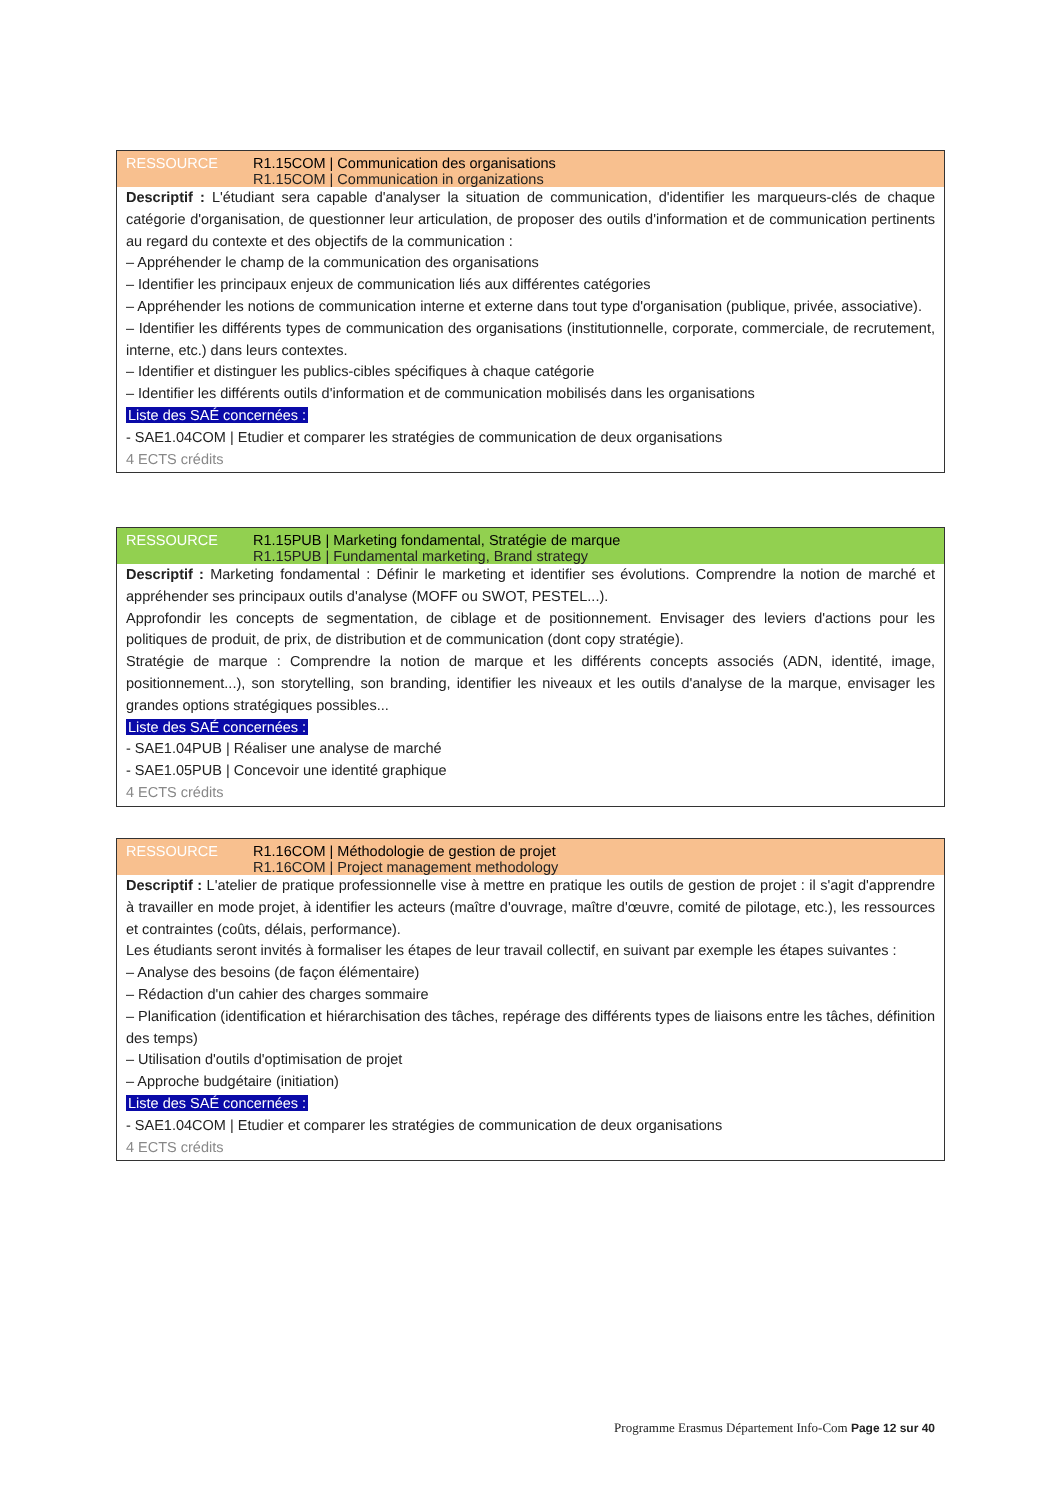RESSOURCE R1.15COM | Communication des organisations
R1.15COM | Communication in organizations
Descriptif : L'étudiant sera capable d'analyser la situation de communication, d'identifier les marqueurs-clés de chaque catégorie d'organisation, de questionner leur articulation, de proposer des outils d'information et de communication pertinents au regard du contexte et des objectifs de la communication :
– Appréhender le champ de la communication des organisations
– Identifier les principaux enjeux de communication liés aux différentes catégories
– Appréhender les notions de communication interne et externe dans tout type d'organisation (publique, privée, associative).
– Identifier les différents types de communication des organisations (institutionnelle, corporate, commerciale, de recrutement, interne, etc.) dans leurs contextes.
– Identifier et distinguer les publics-cibles spécifiques à chaque catégorie
– Identifier les différents outils d'information et de communication mobilisés dans les organisations
Liste des SAÉ concernées :
- SAE1.04COM | Etudier et comparer les stratégies de communication de deux organisations
4 ECTS crédits
RESSOURCE R1.15PUB | Marketing fondamental, Stratégie de marque
R1.15PUB | Fundamental marketing, Brand strategy
Descriptif : Marketing fondamental : Définir le marketing et identifier ses évolutions. Comprendre la notion de marché et appréhender ses principaux outils d'analyse (MOFF ou SWOT, PESTEL...).
Approfondir les concepts de segmentation, de ciblage et de positionnement. Envisager des leviers d'actions pour les politiques de produit, de prix, de distribution et de communication (dont copy stratégie).
Stratégie de marque : Comprendre la notion de marque et les différents concepts associés (ADN, identité, image, positionnement...), son storytelling, son branding, identifier les niveaux et les outils d'analyse de la marque, envisager les grandes options stratégiques possibles...
Liste des SAÉ concernées :
- SAE1.04PUB | Réaliser une analyse de marché
- SAE1.05PUB | Concevoir une identité graphique
4 ECTS crédits
RESSOURCE R1.16COM | Méthodologie de gestion de projet
R1.16COM | Project management methodology
Descriptif : L'atelier de pratique professionnelle vise à mettre en pratique les outils de gestion de projet : il s'agit d'apprendre à travailler en mode projet, à identifier les acteurs (maître d'ouvrage, maître d'œuvre, comité de pilotage, etc.), les ressources et contraintes (coûts, délais, performance).
Les étudiants seront invités à formaliser les étapes de leur travail collectif, en suivant par exemple les étapes suivantes :
– Analyse des besoins (de façon élémentaire)
– Rédaction d'un cahier des charges sommaire
– Planification (identification et hiérarchisation des tâches, repérage des différents types de liaisons entre les tâches, définition des temps)
– Utilisation d'outils d'optimisation de projet
– Approche budgétaire (initiation)
Liste des SAÉ concernées :
- SAE1.04COM | Etudier et comparer les stratégies de communication de deux organisations
4 ECTS crédits
Programme Erasmus Département Info-Com Page 12 sur 40